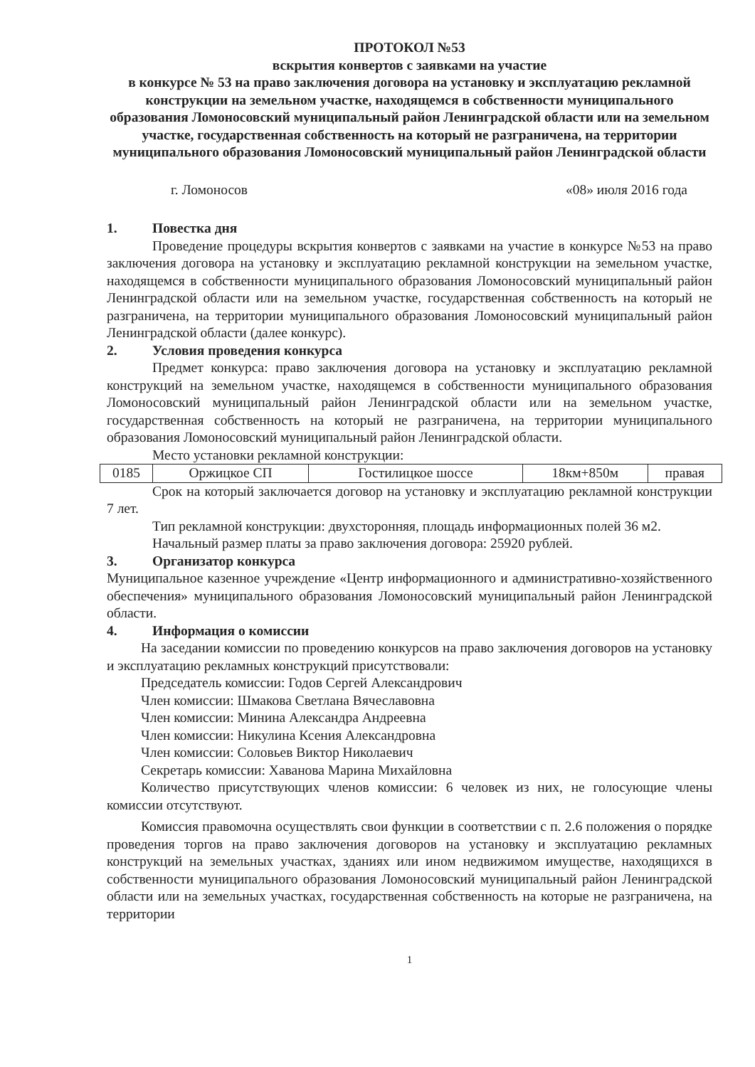ПРОТОКОЛ №53
вскрытия конвертов с заявками на участие
в конкурсе № 53 на право заключения договора на установку и эксплуатацию рекламной конструкции на земельном участке, находящемся в собственности муниципального образования Ломоносовский муниципальный район Ленинградской области или на земельном участке, государственная собственность на который не разграничена, на территории муниципального образования Ломоносовский муниципальный район Ленинградской области
г. Ломоносов «08» июля 2016 года
1. Повестка дня
Проведение процедуры вскрытия конвертов с заявками на участие в конкурсе №53 на право заключения договора на установку и эксплуатацию рекламной конструкции на земельном участке, находящемся в собственности муниципального образования Ломоносовский муниципальный район Ленинградской области или на земельном участке, государственная собственность на который не разграничена, на территории муниципального образования Ломоносовский муниципальный район Ленинградской области (далее конкурс).
2. Условия проведения конкурса
Предмет конкурса: право заключения договора на установку и эксплуатацию рекламной конструкций на земельном участке, находящемся в собственности муниципального образования Ломоносовский муниципальный район Ленинградской области или на земельном участке, государственная собственность на который не разграничена, на территории муниципального образования Ломоносовский муниципальный район Ленинградской области.
Место установки рекламной конструкции:
| 0185 | Оржицкое СП | Гостилицкое шоссе | 18км+850м | правая |
Срок на который заключается договор на установку и эксплуатацию рекламной конструкции 7 лет.
Тип рекламной конструкции: двухсторонняя, площадь информационных полей 36 м2.
Начальный размер платы за право заключения договора: 25920 рублей.
3. Организатор конкурса
Муниципальное казенное учреждение «Центр информационного и административно-хозяйственного обеспечения» муниципального образования Ломоносовский муниципальный район Ленинградской области.
4. Информация о комиссии
На заседании комиссии по проведению конкурсов на право заключения договоров на установку и эксплуатацию рекламных конструкций присутствовали:
Председатель комиссии: Годов Сергей Александрович
Член комиссии: Шмакова Светлана Вячеславовна
Член комиссии: Минина Александра Андреевна
Член комиссии: Никулина Ксения Александровна
Член комиссии: Соловьев Виктор Николаевич
Секретарь комиссии: Хаванова Марина Михайловна
Количество присутствующих членов комиссии: 6 человек из них, не голосующие члены комиссии отсутствуют.
Комиссия правомочна осуществлять свои функции в соответствии с п. 2.6 положения о порядке проведения торгов на право заключения договоров на установку и эксплуатацию рекламных конструкций на земельных участках, зданиях или ином недвижимом имуществе, находящихся в собственности муниципального образования Ломоносовский муниципальный район Ленинградской области или на земельных участках, государственная собственность на которые не разграничена, на территории
1